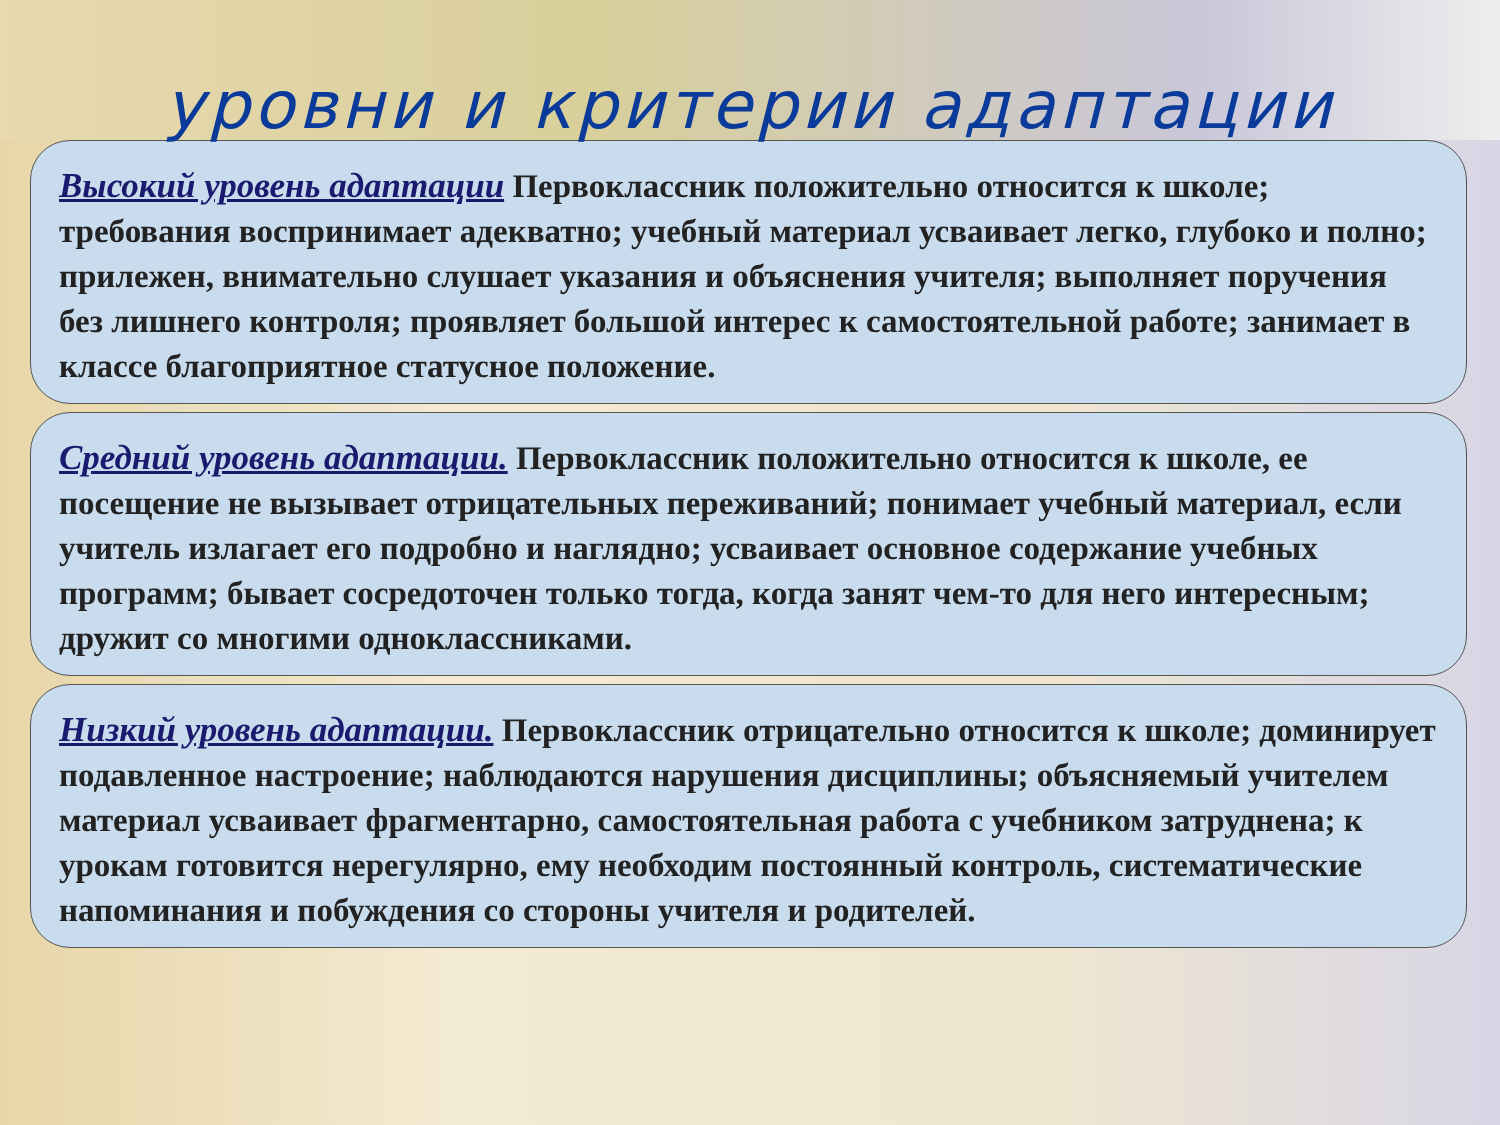уровни и критерии адаптации
Высокий уровень адаптации Первоклассник положительно относится к школе; требования воспринимает адекватно; учебный материал усваивает легко, глубоко и полно; прилежен, внимательно слушает указания и объяснения учителя; выполняет поручения без лишнего контроля; проявляет большой интерес к самостоятельной работе; занимает в классе благоприятное статусное положение.
Средний уровень адаптации. Первоклассник положительно относится к школе, ее посещение не вызывает отрицательных переживаний; понимает учебный материал, если учитель излагает его подробно и наглядно; усваивает основное содержание учебных программ; бывает сосредоточен только тогда, когда занят чем-то для него интересным; дружит со многими одноклассниками.
Низкий уровень адаптации. Первоклассник отрицательно относится к школе; доминирует подавленное настроение; наблюдаются нарушения дисциплины; объясняемый учителем материал усваивает фрагментарно, самостоятельная работа с учебником затруднена; к урокам готовится нерегулярно, ему необходим постоянный контроль, систематические напоминания и побуждения со стороны учителя и родителей.